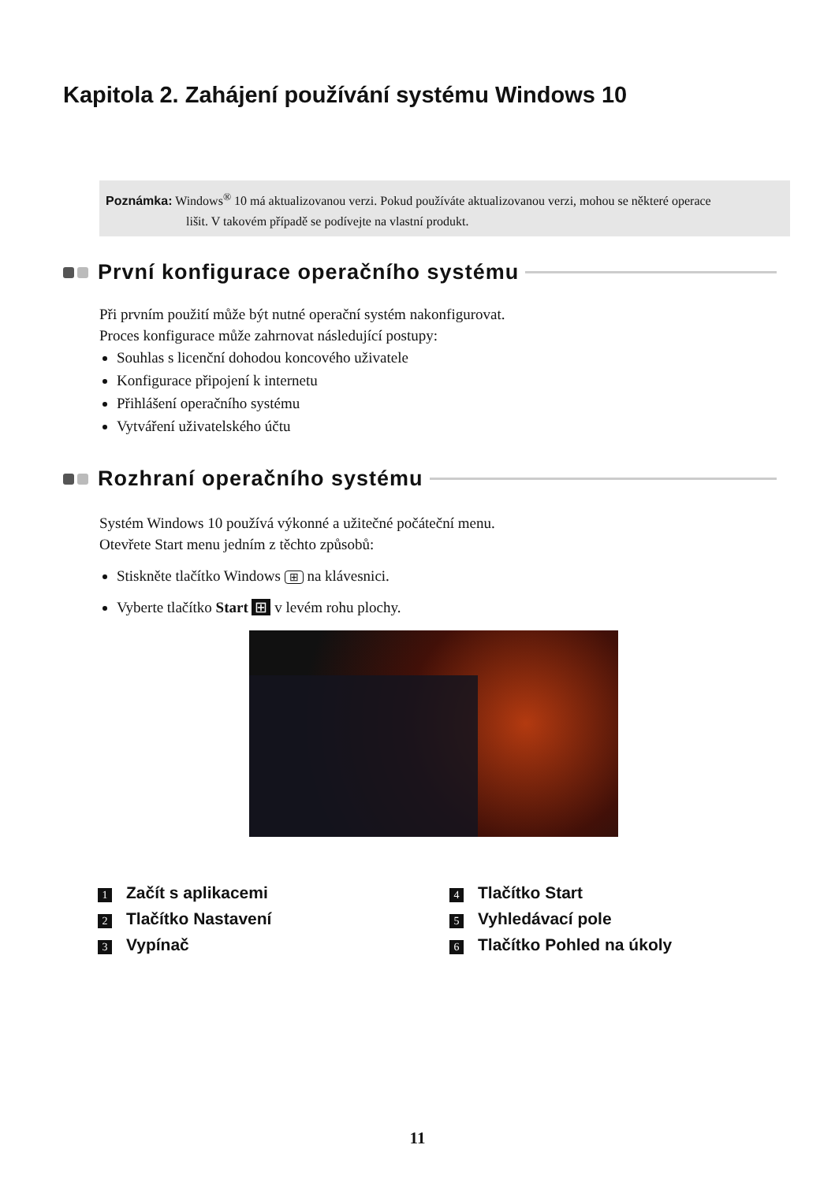Kapitola 2. Zahájení používání systému Windows 10
Poznámka: Windows<sup>®</sup> 10 má aktualizovanou verzi. Pokud používáte aktualizovanou verzi, mohou se některé operace
lišit. V takovém případě se podívejte na vlastní produkt.
První konfigurace operačního systému
Při prvním použití může být nutné operační systém nakonfigurovat.
Proces konfigurace může zahrnovat následující postupy:
Souhlas s licenční dohodou koncového uživatele
Konfigurace připojení k internetu
Přihlášení operačního systému
Vytváření uživatelského účtu
Rozhraní operačního systému
Systém Windows 10 používá výkonné a užitečné počáteční menu.
Otevřete Start menu jedním z těchto způsobů:
Stiskněte tlačítko Windows ⊞ na klávesnici.
Vyberte tlačítko Start ⊞ v levém rohu plochy.
1 Začít s aplikacemi
2 Tlačítko Nastavení
3 Vypínač
4 Tlačítko Start
5 Vyhledávací pole
6 Tlačítko Pohled na úkoly
11